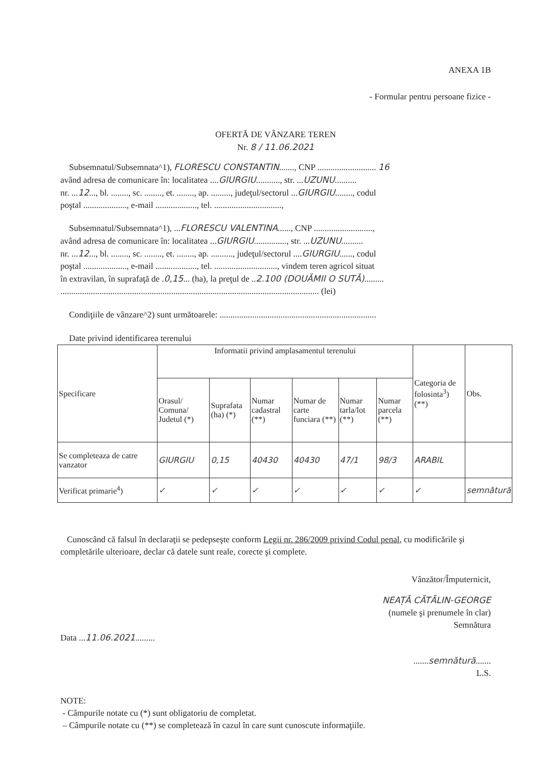ANEXA 1B
- Formular pentru persoane fizice -
OFERTĂ DE VÂNZARE TEREN
Nr. 8 / 11.06.2021
Subsemnatul/Subsemnata^1), FLORESCU CONSTANTIN......., CNP ........................... 16
având adresa de comunicare în: localitatea ....GIURGIU..........., str. ...UZUNU..........
nr. ...12..., bl. ........, sc. ........, et. ........, ap. ........., judeţul/sectorul ...GIURGIU........, codul
poştal ...................., e-mail ..................., tel. ...............................,
Subsemnatul/Subsemnata^1), ...FLORESCU VALENTINA......, CNP ...........................,
având adresa de comunicare în: localitatea ...GIURGIU..............., str. ...UZUNU..........
nr. ...12..., bl. ........, sc. ........, et. ........, ap. .........., judeţul/sectorul ....GIURGIU......, codul
poştal ...................., e-mail ..................., tel. ............................., vindem teren agricol situat
în extravilan, în suprafaţă de .0,15... (ha), la preţul de ..2.100 (DOUĂMII O SUTĂ).........
....................................................................................................................... (lei)
Condiţiile de vânzare^2) sunt următoarele: ........................................................................
Date privind identificarea terenului
| Specificare | Informatii privind amplasamentul terenului | | | | | | Categoria de folosinta<sup>3</sup>) (**) | Obs. |
| --- | --- | --- | --- | --- | --- | --- | --- | --- |
| | Orasul/ Comuna/ Judetul (*) | Suprafata (ha) (*) | Numar cadastral (**) | Numar de carte funciara (**) | Numar tarla/lot (**) | Numar parcela (**) | | |
| Se completeaza de catre vanzator | GIURGIU | 0,15 | 40430 | 40430 | 47/1 | 98/3 | ARABIL | |
| Verificat primarie<sup>4</sup>) | ✓ | ✓ | ✓ | ✓ | ✓ | ✓ | ✓ | semnătură |
Cunoscând că falsul în declaraţii se pedepseşte conform Legii nr. 286/2009 privind Codul penal, cu modificările şi completările ulterioare, declar că datele sunt reale, corecte şi complete.
Vânzător/Împuternicit,
NEAȚĂ CĂTĂLIN-GEORGE
(numele şi prenumele în clar)
Semnătura
Data ...11.06.2021.........
.......semnătură.......
L.S.
NOTE:
- Câmpurile notate cu (*) sunt obligatoriu de completat.
– Câmpurile notate cu (**) se completează în cazul în care sunt cunoscute informaţiile.